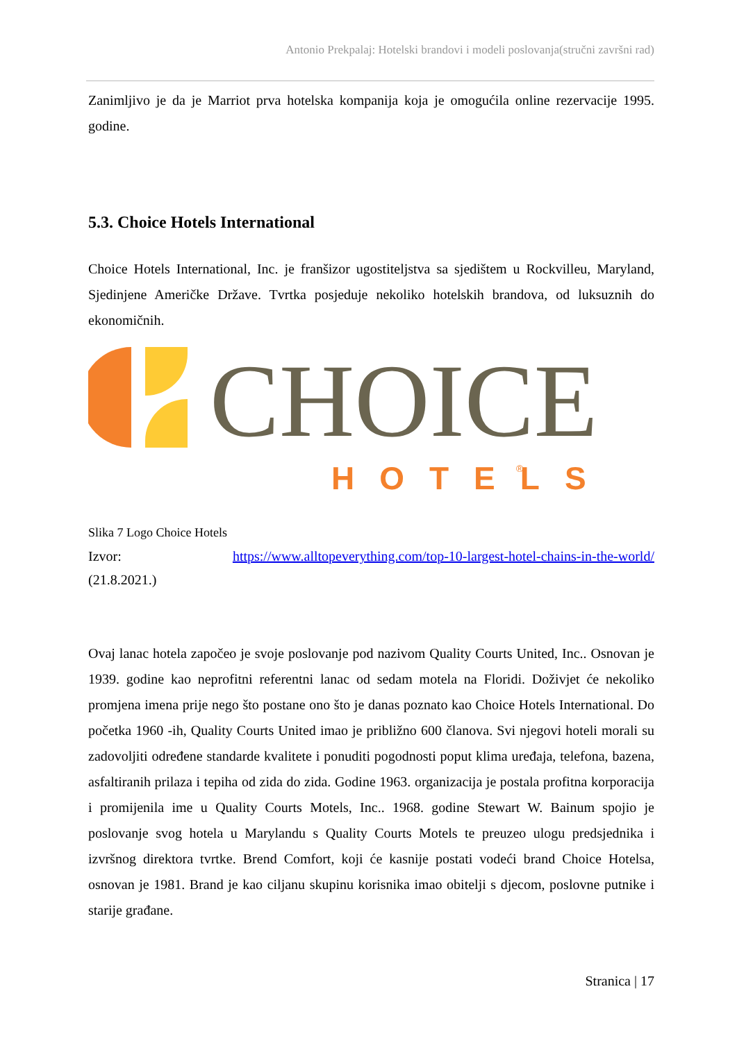Antonio Prekpalaj: Hotelski brandovi i modeli poslovanja(stručni završni rad)
Zanimljivo je da je Marriot prva hotelska kompanija koja je omogućila online rezervacije 1995. godine.
5.3. Choice Hotels International
Choice Hotels International, Inc. je franšizor ugostiteljstva sa sjedištem u Rockvilleu, Maryland, Sjedinjene Američke Države. Tvrtka posjeduje nekoliko hotelskih brandova, od luksuznih do ekonomičnih.
CHOICE
HOTELS
®
Slika 7 Logo Choice Hotels
Izvor: https://www.alltopeverything.com/top-10-largest-hotel-chains-in-the-world/
(21.8.2021.)
Ovaj lanac hotela započeo je svoje poslovanje pod nazivom Quality Courts United, Inc.. Osnovan je 1939. godine kao neprofitni referentni lanac od sedam motela na Floridi. Doživjet će nekoliko promjena imena prije nego što postane ono što je danas poznato kao Choice Hotels International. Do početka 1960 -ih, Quality Courts United imao je približno 600 članova. Svi njegovi hoteli morali su zadovoljiti određene standarde kvalitete i ponuditi pogodnosti poput klima uređaja, telefona, bazena, asfaltiranih prilaza i tepiha od zida do zida. Godine 1963. organizacija je postala profitna korporacija i promijenila ime u Quality Courts Motels, Inc.. 1968. godine Stewart W. Bainum spojio je poslovanje svog hotela u Marylandu s Quality Courts Motels te preuzeo ulogu predsjednika i izvršnog direktora tvrtke. Brend Comfort, koji će kasnije postati vodeći brand Choice Hotelsa, osnovan je 1981. Brand je kao ciljanu skupinu korisnika imao obitelji s djecom, poslovne putnike i starije građane.
Stranica | 17